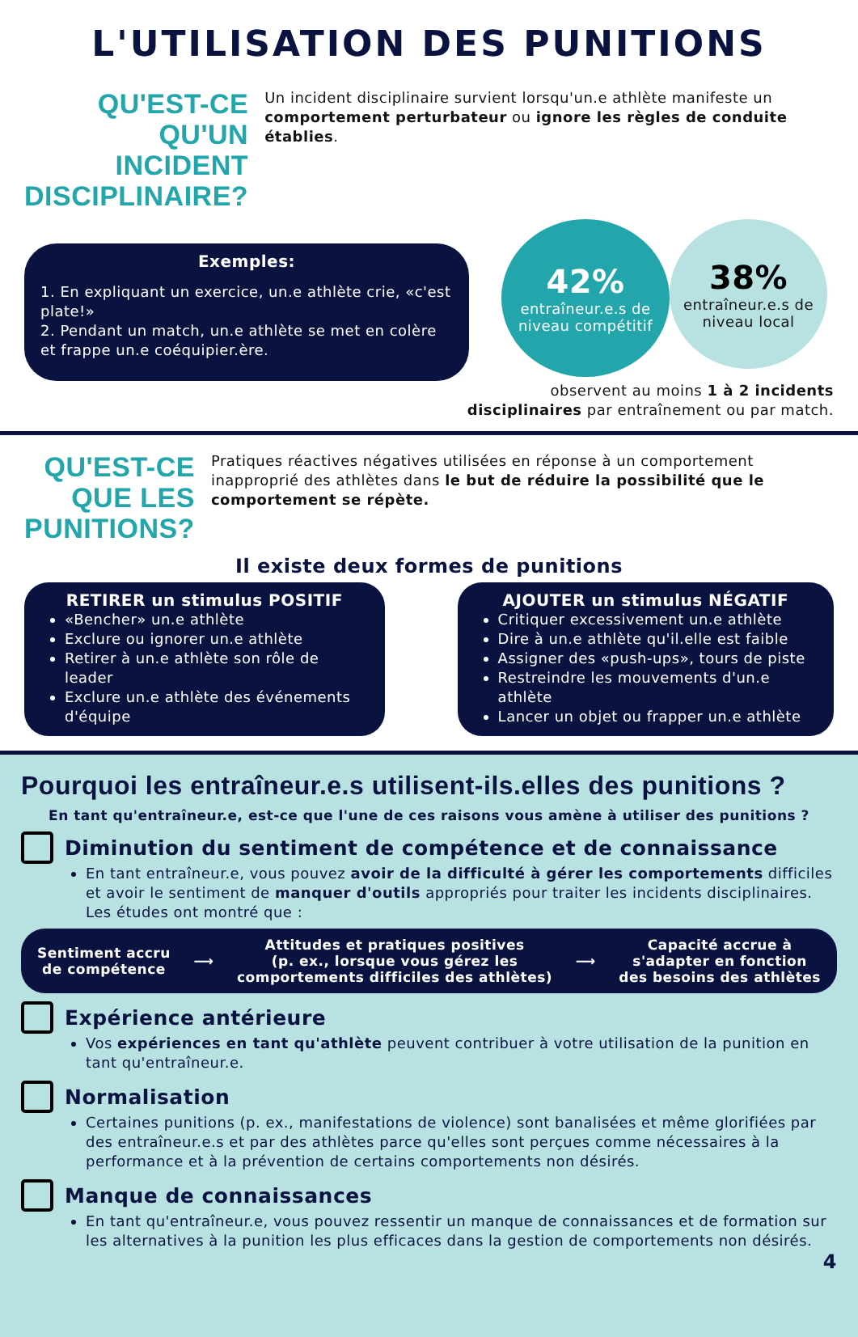L'UTILISATION DES PUNITIONS
QU'EST-CE QU'UN INCIDENT DISCIPLINAIRE?
Un incident disciplinaire survient lorsqu'un.e athlète manifeste un comportement perturbateur ou ignore les règles de conduite établies.
Exemples:
1. En expliquant un exercice, un.e athlète crie, «c'est plate!»
2. Pendant un match, un.e athlète se met en colère et frappe un.e coéquipier.ère.
42%
entraîneur.e.s de niveau compétitif
38%
entraîneur.e.s de niveau local
observent au moins 1 à 2 incidents
disciplinaires par entraînement ou par match.
QU'EST-CE QUE LES PUNITIONS?
Pratiques réactives négatives utilisées en réponse à un comportement inapproprié des athlètes dans le but de réduire la possibilité que le comportement se répète.
Il existe deux formes de punitions
RETIRER un stimulus POSITIF
«Bencher» un.e athlète
Exclure ou ignorer un.e athlète
Retirer à un.e athlète son rôle de leader
Exclure un.e athlète des événements d'équipe
AJOUTER un stimulus NÉGATIF
Critiquer excessivement un.e athlète
Dire à un.e athlète qu'il.elle est faible
Assigner des «push-ups», tours de piste
Restreindre les mouvements d'un.e athlète
Lancer un objet ou frapper un.e athlète
Pourquoi les entraîneur.e.s utilisent-ils.elles des punitions ?
En tant qu'entraîneur.e, est-ce que l'une de ces raisons vous amène à utiliser des punitions ?
Diminution du sentiment de compétence et de connaissance
En tant entraîneur.e, vous pouvez avoir de la difficulté à gérer les comportements difficiles et avoir le sentiment de manquer d'outils appropriés pour traiter les incidents disciplinaires. Les études ont montré que :
Sentiment accru
de compétence
⟶
Attitudes et pratiques positives
(p. ex., lorsque vous gérez les
comportements difficiles des athlètes)
⟶
Capacité accrue à
s'adapter en fonction
des besoins des athlètes
Expérience antérieure
Vos expériences en tant qu'athlète peuvent contribuer à votre utilisation de la punition en tant qu'entraîneur.e.
Normalisation
Certaines punitions (p. ex., manifestations de violence) sont banalisées et même glorifiées par des entraîneur.e.s et par des athlètes parce qu'elles sont perçues comme nécessaires à la performance et à la prévention de certains comportements non désirés.
Manque de connaissances
En tant qu'entraîneur.e, vous pouvez ressentir un manque de connaissances et de formation sur les alternatives à la punition les plus efficaces dans la gestion de comportements non désirés.
4